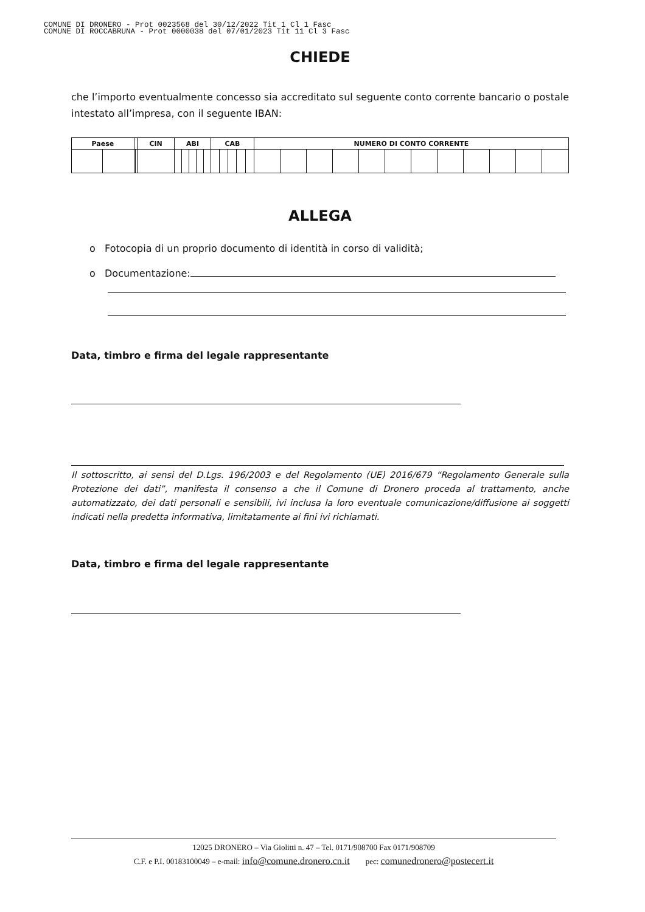COMUNE DI DRONERO - Prot 0023568 del 30/12/2022 Tit 1 Cl 1 Fasc
COMUNE DI ROCCABRUNA - Prot 0000038 del 07/01/2023 Tit 11 Cl 3 Fasc
CHIEDE
che l’importo eventualmente concesso sia accreditato sul seguente conto corrente bancario o postale intestato all’impresa, con il seguente IBAN:
| Paese | | | | CIN | ABI | | | | | CAB | | | | | NUMERO DI CONTO CORRENTE | | | | | | | | | | | |
| --- | --- | --- | --- | --- | --- | --- | --- | --- | --- | --- | --- | --- | --- | --- | --- | --- | --- | --- | --- | --- | --- | --- | --- | --- | --- | --- |
ALLEGA
o Fotocopia di un proprio documento di identità in corso di validità;
o Documentazione:
Data, timbro e firma del legale rappresentante
Il sottoscritto, ai sensi del D.Lgs. 196/2003 e del Regolamento (UE) 2016/679 “Regolamento Generale sulla Protezione dei dati”, manifesta il consenso a che il Comune di Dronero proceda al trattamento, anche automatizzato, dei dati personali e sensibili, ivi inclusa la loro eventuale comunicazione/diffusione ai soggetti indicati nella predetta informativa, limitatamente ai fini ivi richiamati.
Data, timbro e firma del legale rappresentante
12025 DRONERO – Via Giolitti n. 47 – Tel. 0171/908700 Fax 0171/908709
C.F. e P.I. 00183100049 – e-mail: info@comune.dronero.cn.it pec: comunedronero@postecert.it